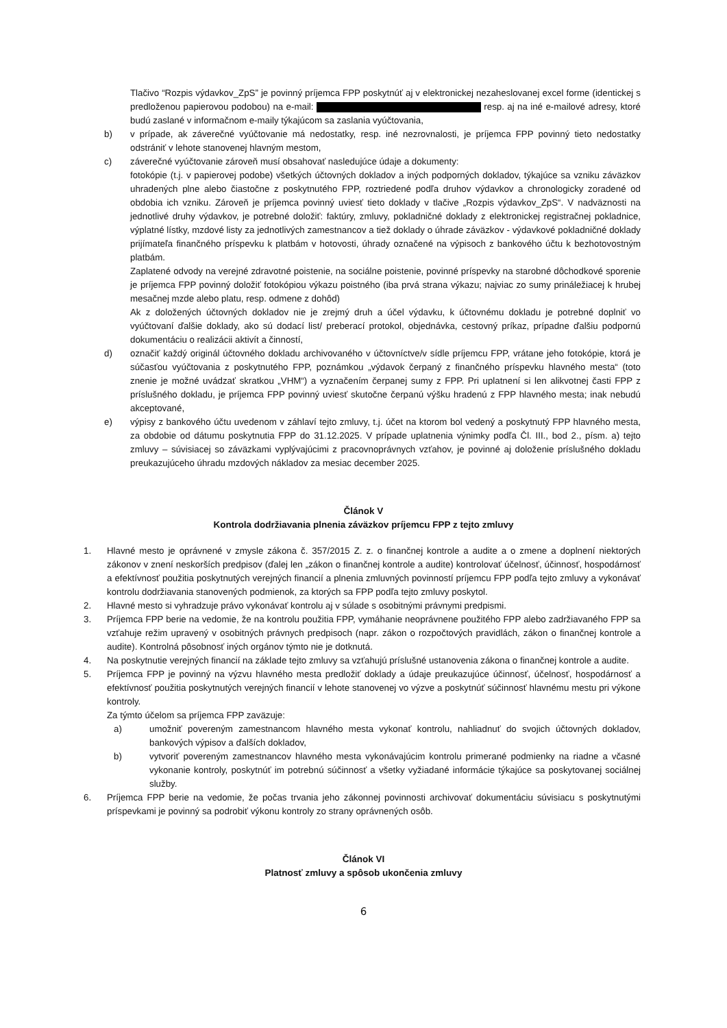Tlačivo “Rozpis výdavkov_ZpS” je povinný príjemca FPP poskytnúť aj v elektronickej nezaheslovanej excel forme (identickej s predloženou papierovou podobou) na e-mail: resp. aj na iné e-mailové adresy, ktoré budú zaslané v informačnom e-maily týkajúcom sa zaslania vyúčtovania,
b) v prípade, ak záverečné vyúčtovanie má nedostatky, resp. iné nezrovnalosti, je príjemca FPP povinný tieto nedostatky odstrániť v lehote stanovenej hlavným mestom,
c) záverečné vyúčtovanie zároveň musí obsahovať nasledujúce údaje a dokumenty:
fotokópie (t.j. v papierovej podobe) všetkých účtovných dokladov a iných podporných dokladov, týkajúce sa vzniku záväzkov uhradených plne alebo čiastočne z poskytnutého FPP, roztriedené podľa druhov výdavkov a chronologicky zoradené od obdobia ich vzniku. Zároveň je príjemca povinný uviesť tieto doklady v tlačive „Rozpis výdavkov_ZpS“. V nadväznosti na jednotlivé druhy výdavkov, je potrebné doložiť: faktúry, zmluvy, pokladničné doklady z elektronickej registračnej pokladnice, výplatné lístky, mzdové listy za jednotlivých zamestnancov a tiež doklady o úhrade záväzkov - výdavkové pokladničné doklady prijímateľa finančného príspevku k platbám v hotovosti, úhrady označené na výpisoch z bankového účtu k bezhotovostným platbám.
Zaplatené odvody na verejné zdravotné poistenie, na sociálne poistenie, povinné príspevky na starobné dôchodkové sporenie je príjemca FPP povinný doložiť fotokópiou výkazu poistného (iba prvá strana výkazu; najviac zo sumy prináležiacej k hrubej mesačnej mzde alebo platu, resp. odmene z dohôd)
Ak z doložených účtovných dokladov nie je zrejmý druh a účel výdavku, k účtovnému dokladu je potrebné doplniť vo vyúčtovaní ďalšie doklady, ako sú dodací list/ preberací protokol, objednávka, cestovný príkaz, prípadne ďalšiu podpornú dokumentáciu o realizácii aktivít a činností,
d) označiť každý originál účtovného dokladu archivovaného v účtovníctve/v sídle príjemcu FPP, vrátane jeho fotokópie, ktorá je súčasťou vyúčtovania z poskytnutého FPP, poznámkou „výdavok čerpaný z finančného príspevku hlavného mesta“ (toto znenie je možné uvádzať skratkou „VHM“) a vyznačením čerpanej sumy z FPP. Pri uplatnení si len alikvotnej časti FPP z príslušného dokladu, je príjemca FPP povinný uviesť skutočne čerpanú výšku hradenú z FPP hlavného mesta; inak nebudú akceptované,
e) výpisy z bankového účtu uvedenom v záhlaví tejto zmluvy, t.j. účet na ktorom bol vedený a poskytnutý FPP hlavného mesta, za obdobie od dátumu poskytnutia FPP do 31.12.2025. V prípade uplatnenia výnimky podľa Čl. III., bod 2., písm. a) tejto zmluvy – súvisiacej so záväzkami vyplývajúcimi z pracovnoprávnych vzťahov, je povinné aj doloženie príslušného dokladu preukazujúceho úhradu mzdových nákladov za mesiac december 2025.
Článok V
Kontrola dodržiavania plnenia záväzkov príjemcu FPP z tejto zmluvy
1. Hlavné mesto je oprávnené v zmysle zákona č. 357/2015 Z. z. o finančnej kontrole a audite a o zmene a doplnení niektorých zákonov v znení neskorších predpisov (ďalej len „zákon o finančnej kontrole a audite) kontrolovať účelnosť, účinnosť, hospodárnosť a efektívnosť použitia poskytnutých verejných financií a plnenia zmluvných povinností príjemcu FPP podľa tejto zmluvy a vykonávať kontrolu dodržiavania stanovených podmienok, za ktorých sa FPP podľa tejto zmluvy poskytol.
2. Hlavné mesto si vyhradzuje právo vykonávať kontrolu aj v súlade s osobitnými právnymi predpismi.
3. Príjemca FPP berie na vedomie, že na kontrolu použitia FPP, vymáhanie neoprávnene použitého FPP alebo zadržiavaného FPP sa vzťahuje režim upravený v osobitných právnych predpisoch (napr. zákon o rozpočtových pravidlách, zákon o finančnej kontrole a audite). Kontrolná pôsobnosť iných orgánov týmto nie je dotknutá.
4. Na poskytnutie verejných financií na základe tejto zmluvy sa vzťahujú príslušné ustanovenia zákona o finančnej kontrole a audite.
5. Príjemca FPP je povinný na výzvu hlavného mesta predložiť doklady a údaje preukazujúce účinnosť, účelnosť, hospodárnosť a efektívnosť použitia poskytnutých verejných financií v lehote stanovenej vo výzve a poskytnúť súčinnosť hlavnému mestu pri výkone kontroly.
Za týmto účelom sa príjemca FPP zaväzuje:
a) umožniť povereným zamestnancom hlavného mesta vykonať kontrolu, nahliadnuť do svojich účtovných dokladov, bankových výpisov a ďalších dokladov,
b) vytvoriť povereným zamestnancov hlavného mesta vykonávajúcim kontrolu primerané podmienky na riadne a včasné vykonanie kontroly, poskytnúť im potrebnú súčinnosť a všetky vyžiadané informácie týkajúce sa poskytovanej sociálnej služby.
6. Príjemca FPP berie na vedomie, že počas trvania jeho zákonnej povinnosti archivovať dokumentáciu súvisiacu s poskytnutými príspevkami je povinný sa podrobiť výkonu kontroly zo strany oprávnených osôb.
Článok VI
Platnosť zmluvy a spôsob ukončenia zmluvy
6